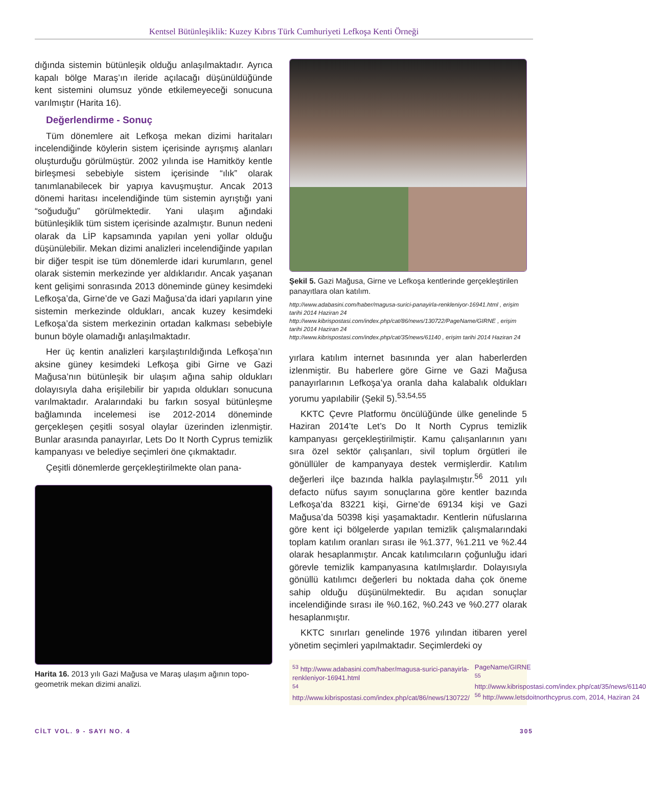Kentsel Bütünleşiklik: Kuzey Kıbrıs Türk Cumhuriyeti Lefkoşa Kenti Örneği
dığında sistemin bütünleşik olduğu anlaşılmaktadır. Ayrıca kapalı bölge Maraş’ın ileride açılacağı düşünül­düğünde kent sistemini olumsuz yönde etkilemeyeceği sonucuna varılmıştır (Harita 16).
Değerlendirme - Sonuç
Tüm dönemlere ait Lefkoşa mekan dizimi haritaları incelendiğinde köylerin sistem içerisinde ayrışmış alanları oluşturduğu görülmüştür. 2002 yılında ise Hamitköy kentle birleşmesi sebebiyle sistem içerisinde “ılık” olarak tanımlanabilecek bir yapıya kavuşmuştur. Ancak 2013 dönemi haritası incelendiğinde tüm sistemin ayrıştığı yani “soğuduğu” görülmektedir. Yani ulaşım ağındaki bütünleşiklik tüm sistem içerisinde azalmıştır. Bunun nedeni olarak da LİP kapsamında yapılan yeni yollar olduğu düşünülebilir. Mekan dizimi analizleri incelendiğinde yapılan bir diğer tespit ise tüm dönemlerde idari kurumların, genel olarak sistemin merkezinde yer aldıklarıdır. Ancak yaşanan kent gelişimi sonrasında 2013 döneminde güney kesimdeki Lefkoşa’da, Girne’de ve Gazi Mağusa’da idari yapıların yine sistemin merkezinde oldukları, ancak kuzey kesimdeki Lefkoşa’da sistem merkezinin ortadan kalkması sebebiyle bunun böyle olamadığı anlaşılmaktadır.
Her üç kentin analizleri karşılaştırıldığında Lefkoşa’nın aksine güney kesimdeki Lefkoşa gibi Girne ve Gazi Mağusa’nın bütünleşik bir ulaşım ağına sahip oldukları dolayısıyla daha erişilebilir bir yapıda oldukları sonucuna varılmaktadır. Aralarındaki bu farkın sosyal bütünleşme bağlamında incelemesi ise 2012-2014 döneminde gerçekleşen çeşitli sosyal olaylar üzerinden izlenmiştir. Bunlar arasında panayırlar, Lets Do It North Cyprus temizlik kampanyası ve belediye seçimleri öne çıkmaktadır.
Çeşitli dönemlerde gerçekleştirilmekte olan pana-
Harita 16. 2013 yılı Gazi Mağusa ve Maraş ulaşım ağının topo-geometrik mekan dizimi analizi.
Şekil 5. Gazi Mağusa, Girne ve Lefkoşa kentlerinde gerçekleştirilen panayıtlara olan katılım.
http://www.adabasini.com/haber/magusa-surici-panayirla-renkleniyor-16941.html , erişim tarihi 2014 Haziran 24
http://www.kibrispostasi.com/index.php/cat/86/news/130722/PageName/GIRNE , erişim tarihi 2014 Haziran 24
http://www.kibrispostasi.com/index.php/cat/35/news/61140 , erişim tarihi 2014 Haziran 24
yırlara katılım internet basınında yer alan haberlerden izlenmiştir. Bu haberlere göre Girne ve Gazi Mağusa panayırlarının Lefkoşa’ya oranla daha kalabalık oldukları yorumu yapılabilir (Şekil 5).<sup>53,54,55</sup>
KKTC Çevre Platformu öncülüğünde ülke genelinde 5 Haziran 2014’te Let’s Do It North Cyprus temizlik kampanyası gerçekleştirilmiştir. Kamu çalışanlarının yanı sıra özel sektör çalışanları, sivil toplum örgütleri ile gönüllüler de kampanyaya destek vermişlerdir. Katılım değerleri ilçe bazında halkla paylaşılmıştır.<sup>56</sup> 2011 yılı defacto nüfus sayım sonuçlarına göre kentler bazında Lefkoşa’da 83221 kişi, Girne’de 69134 kişi ve Gazi Mağusa’da 50398 kişi yaşamaktadır. Kentlerin nüfuslarına göre kent içi bölgelerde yapılan temizlik çalışmalarındaki toplam katılım oranları sırası ile %1.377, %1.211 ve %2.44 olarak hesaplanmıştır. Ancak katılımcıların çoğunluğu idari görevle temizlik kampanyasına katılmışlardır. Dolayısıyla gönüllü katılımcı değerleri bu noktada daha çok öneme sahip olduğu düşünülmektedir. Bu açıdan sonuçlar incelendiğinde sırası ile %0.162, %0.243 ve %0.277 olarak hesaplanmıştır.
KKTC sınırları genelinde 1976 yılından itibaren yerel yönetim seçimleri yapılmaktadır. Seçimlerdeki oy
<sup>53</sup> http://www.adabasini.com/haber/magusa-surici-panayirla-renkleniyor-16941.html
<sup>54</sup> http://www.kibrispostasi.com/index.php/cat/86/news/130722/
PageName/GIRNE
<sup>55</sup> http://www.kibrispostasi.com/index.php/cat/35/news/61140
<sup>56</sup> http://www.letsdoitnorthcyprus.com, 2014, Haziran 24
CİLT VOL. 9 - SAYI NO. 4 305